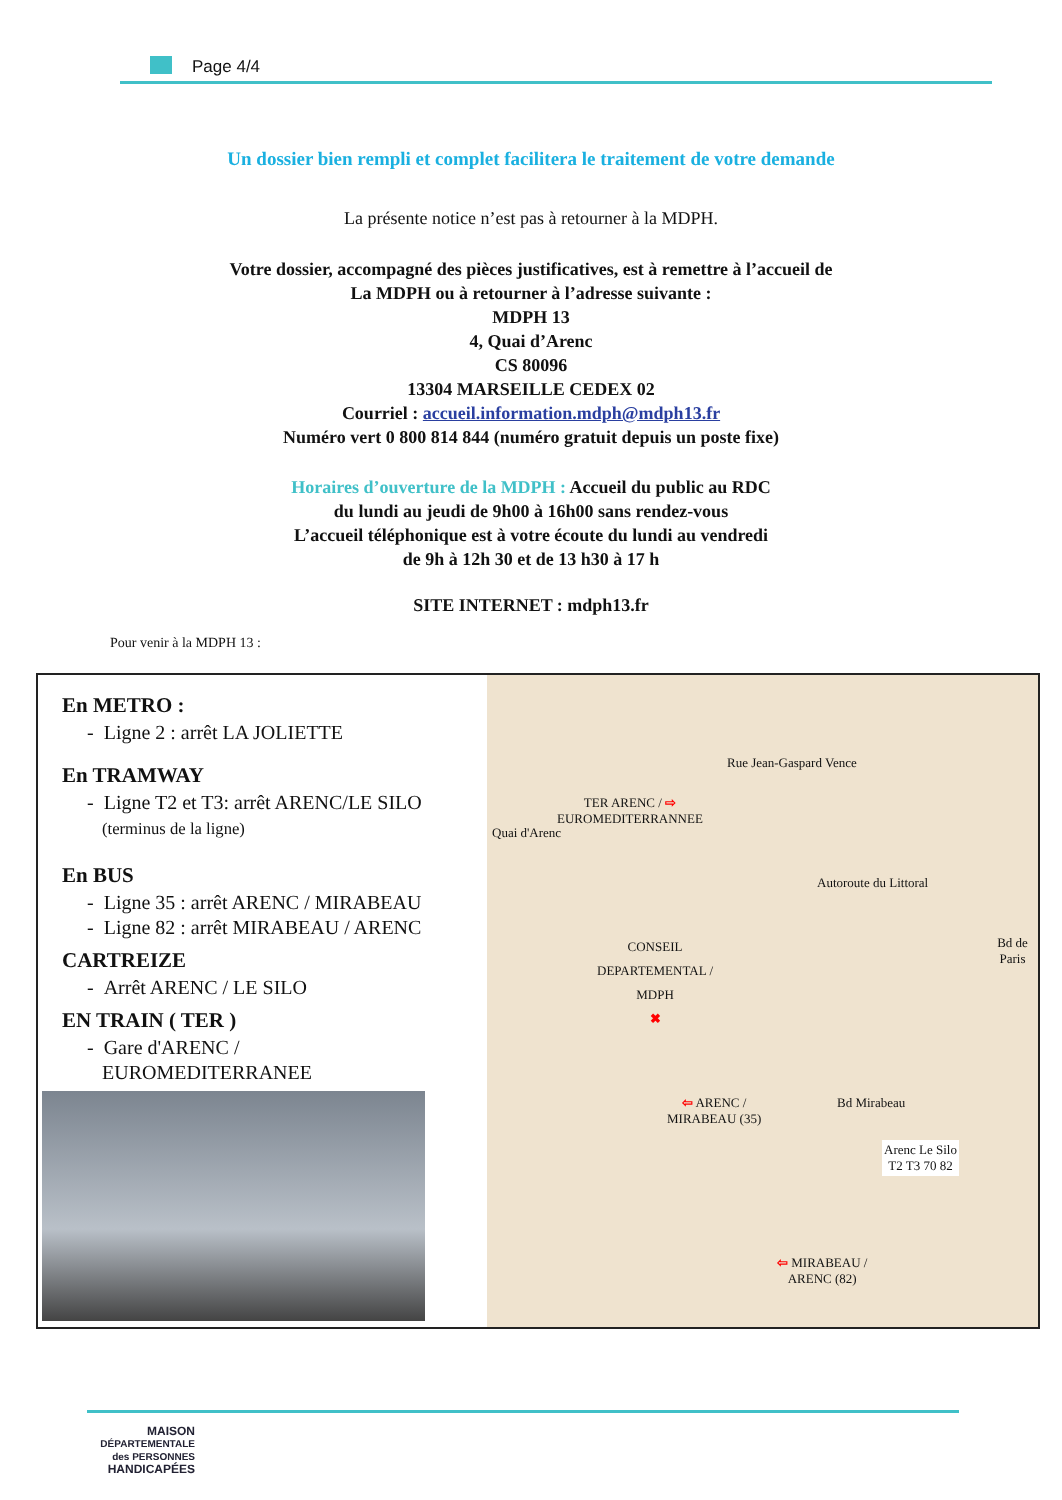Page 4/4
Un dossier bien rempli et complet facilitera le traitement de votre demande
La présente notice n’est pas à retourner à la MDPH.
Votre dossier, accompagné des pièces justificatives, est à remettre à l’accueil de
La MDPH ou à retourner à l’adresse suivante :
MDPH 13
4, Quai d’Arenc
CS 80096
13304 MARSEILLE CEDEX 02
Courriel : accueil.information.mdph@mdph13.fr
Numéro vert 0 800 814 844 (numéro gratuit depuis un poste fixe)
Horaires d’ouverture de la MDPH : Accueil du public au RDC
du lundi au jeudi de 9h00 à 16h00 sans rendez-vous
L’accueil téléphonique est à votre écoute du lundi au vendredi
de 9h à 12h 30 et de 13 h30 à 17 h
SITE INTERNET : mdph13.fr
Pour venir à la MDPH 13 :
En METRO :
- Ligne 2 : arrêt LA JOLIETTE
En TRAMWAY
- Ligne T2 et T3: arrêt ARENC/LE SILO
(terminus de la ligne)
En BUS
- Ligne 35 : arrêt ARENC / MIRABEAU
- Ligne 82 : arrêt MIRABEAU / ARENC
CARTREIZE
- Arrêt ARENC / LE SILO
EN TRAIN ( TER )
- Gare d'ARENC /
EUROMEDITERRANEE
TER ARENC / ⇨
EUROMEDITERRANNEE
CONSEIL
DEPARTEMENTAL /
MDPH
✖
⇦ ARENC /
MIRABEAU (35)
⇦ MIRABEAU /
ARENC (82)
Arenc Le Silo
T2 T3 70 82
Bd de Paris
Bd Mirabeau
Quai d'Arenc
Rue Jean-Gaspard Vence
Autoroute du Littoral
MAISON
DÉPARTEMENTALE des PERSONNES
HANDICAPÉES